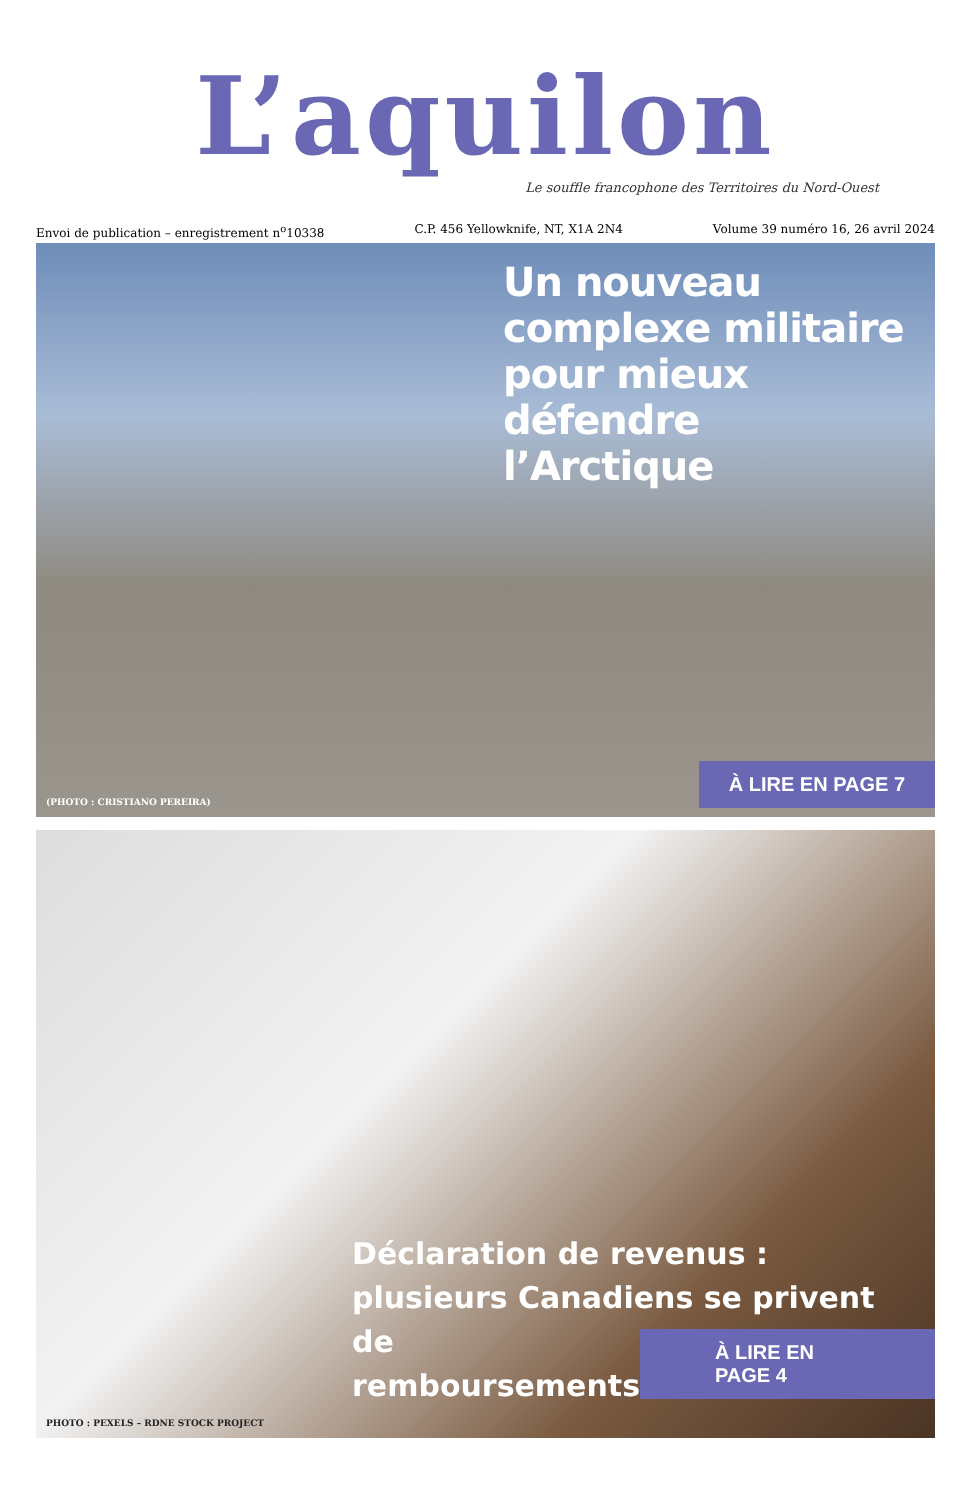L’aquilon
Le souffle francophone des Territoires du Nord-Ouest
Envoi de publication – enregistrement n<sup>o</sup>10338 C.P. 456 Yellowknife, NT, X1A 2N4 Volume 39 numéro 16, 26 avril 2024
Un nouveau complexe militaire pour mieux défendre l’Arctique
(PHOTO : CRISTIANO PEREIRA)
À LIRE EN PAGE 7
Déclaration de revenus :
plusieurs Canadiens se privent
de remboursements
À LIRE EN PAGE 4
PHOTO : PEXELS – RDNE STOCK PROJECT